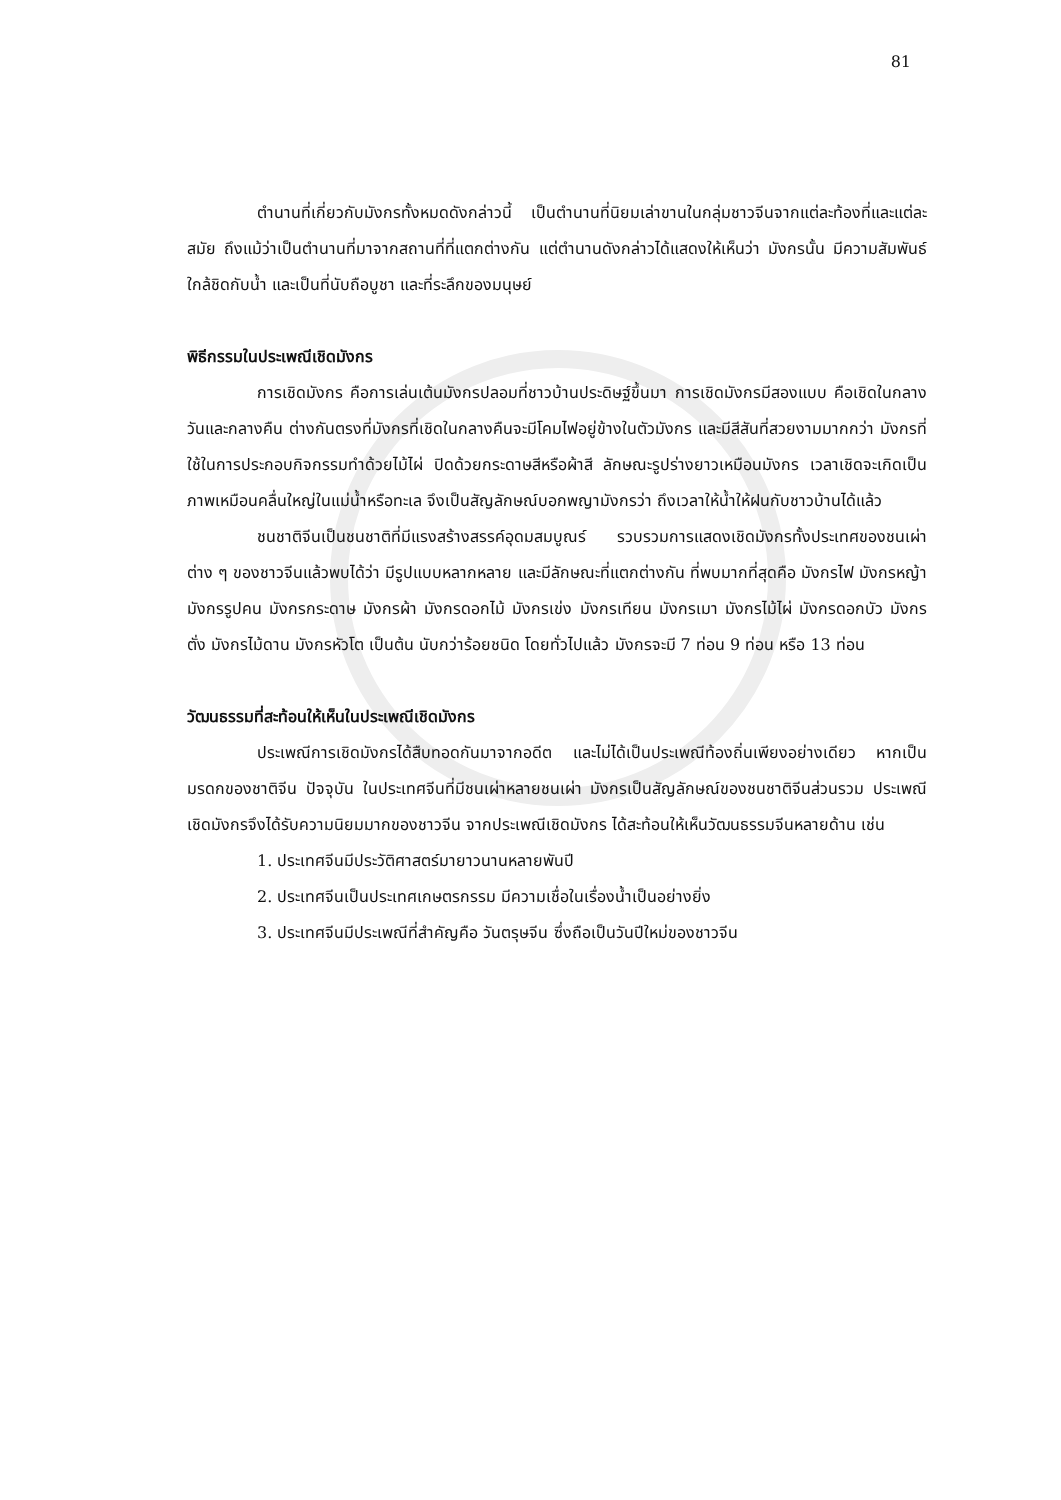81
ตำนานที่เกี่ยวกับมังกรทั้งหมดดังกล่าวนี้ เป็นตำนานที่นิยมเล่าขานในกลุ่มชาวจีนจากแต่ละท้องที่และแต่ละสมัย ถึงแม้ว่าเป็นตำนานที่มาจากสถานที่ที่แตกต่างกัน แต่ตำนานดังกล่าวได้แสดงให้เห็นว่า มังกรนั้น มีความสัมพันธ์ใกล้ชิดกับน้ำ และเป็นที่นับถือบูชา และที่ระลึกของมนุษย์
พิธีกรรมในประเพณีเชิดมังกร
การเชิดมังกร คือการเล่นเต้นมังกรปลอมที่ชาวบ้านประดิษฐ์ขึ้นมา การเชิดมังกรมีสองแบบ คือเชิดในกลางวันและกลางคืน ต่างกันตรงที่มังกรที่เชิดในกลางคืนจะมีโคมไฟอยู่ข้างในตัวมังกร และมีสีสันที่สวยงามมากกว่า มังกรที่ใช้ในการประกอบกิจกรรมทำด้วยไม้ไผ่ ปิดด้วยกระดาษสีหรือผ้าสี ลักษณะรูปร่างยาวเหมือนมังกร เวลาเชิดจะเกิดเป็นภาพเหมือนคลื่นใหญ่ในแม่น้ำหรือทะเล จึงเป็นสัญลักษณ์บอกพญามังกรว่า ถึงเวลาให้น้ำให้ฝนกับชาวบ้านได้แล้ว
ชนชาติจีนเป็นชนชาติที่มีแรงสร้างสรรค์อุดมสมบูณร์ รวบรวมการแสดงเชิดมังกรทั้งประเทศของชนเผ่าต่าง ๆ ของชาวจีนแล้วพบได้ว่า มีรูปแบบหลากหลาย และมีลักษณะที่แตกต่างกัน ที่พบมากที่สุดคือ มังกรไฟ มังกรหญ้า มังกรรูปคน มังกรกระดาษ มังกรผ้า มังกรดอกไม้ มังกรเข่ง มังกรเทียน มังกรเมา มังกรไม้ไผ่ มังกรดอกบัว มังกรตั่ง มังกรไม้ดาน มังกรหัวโต เป็นต้น นับกว่าร้อยชนิด โดยทั่วไปแล้ว มังกรจะมี 7 ท่อน 9 ท่อน หรือ 13 ท่อน
วัฒนธรรมที่สะท้อนให้เห็นในประเพณีเชิดมังกร
ประเพณีการเชิดมังกรได้สืบทอดกันมาจากอดีต และไม่ได้เป็นประเพณีท้องถิ่นเพียงอย่างเดียว หากเป็นมรดกของชาติจีน ปัจจุบัน ในประเทศจีนที่มีชนเผ่าหลายชนเผ่า มังกรเป็นสัญลักษณ์ของชนชาติจีนส่วนรวม ประเพณีเชิดมังกรจึงได้รับความนิยมมากของชาวจีน จากประเพณีเชิดมังกร ได้สะท้อนให้เห็นวัฒนธรรมจีนหลายด้าน เช่น
1. ประเทศจีนมีประวัติศาสตร์มายาวนานหลายพันปี
2. ประเทศจีนเป็นประเทศเกษตรกรรม มีความเชื่อในเรื่องน้ำเป็นอย่างยิ่ง
3. ประเทศจีนมีประเพณีที่สำคัญคือ วันตรุษจีน ซึ่งถือเป็นวันปีใหม่ของชาวจีน